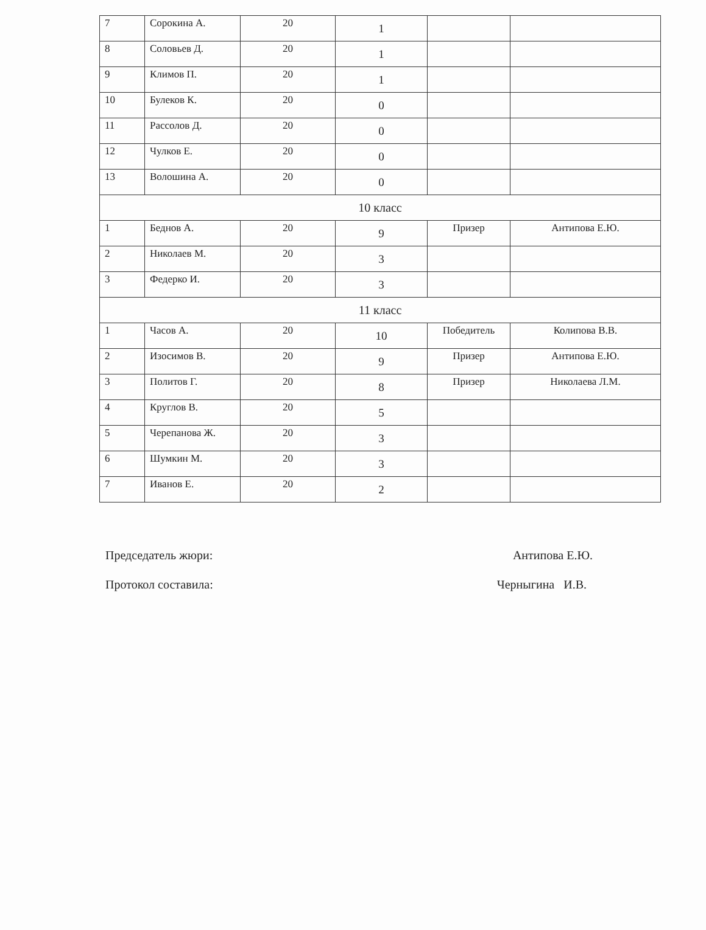| 7 | Сорокина А. | 20 | 1 | | |
| 8 | Соловьев Д. | 20 | 1 | | |
| 9 | Климов П. | 20 | 1 | | |
| 10 | Булеков К. | 20 | 0 | | |
| 11 | Рассолов Д. | 20 | 0 | | |
| 12 | Чулков Е. | 20 | 0 | | |
| 13 | Волошина А. | 20 | 0 | | |
| 10 класс | | | | | |
| 1 | Беднов А. | 20 | 9 | Призер | Антипова Е.Ю. |
| 2 | Николаев М. | 20 | 3 | | |
| 3 | Федерко И. | 20 | 3 | | |
| 11 класс | | | | | |
| 1 | Часов А. | 20 | 10 | Победитель | Колипова В.В. |
| 2 | Изосимов В. | 20 | 9 | Призер | Антипова Е.Ю. |
| 3 | Политов Г. | 20 | 8 | Призер | Николаева Л.М. |
| 4 | Круглов В. | 20 | 5 | | |
| 5 | Черепанова Ж. | 20 | 3 | | |
| 6 | Шумкин М. | 20 | 3 | | |
| 7 | Иванов Е. | 20 | 2 | | |
Председатель жюри: Антипова Е.Ю.
Протокол составила: Черныгина И.В.